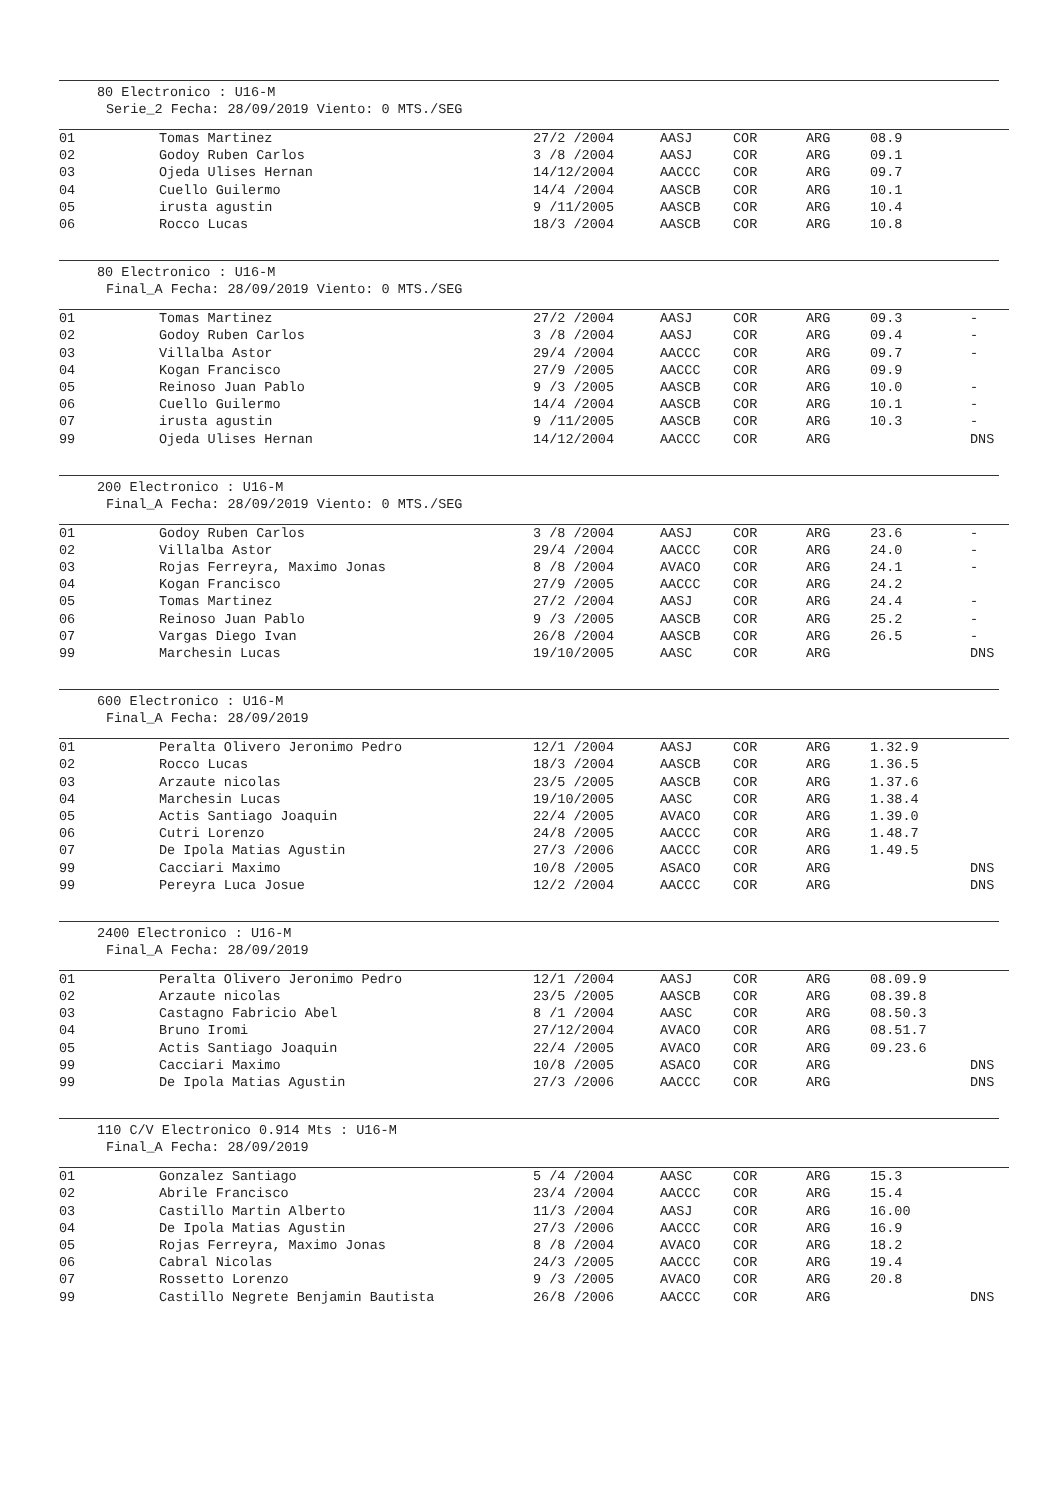80 Electronico : U16-M
Serie_2 Fecha: 28/09/2019 Viento: 0 MTS./SEG
| 01 | Tomas Martinez | 27/2 /2004 | AASJ | COR | ARG | 08.9 | |
| 02 | Godoy Ruben Carlos | 3 /8 /2004 | AASJ | COR | ARG | 09.1 | |
| 03 | Ojeda Ulises Hernan | 14/12/2004 | AACCC | COR | ARG | 09.7 | |
| 04 | Cuello Guilermo | 14/4 /2004 | AASCB | COR | ARG | 10.1 | |
| 05 | irusta agustin | 9 /11/2005 | AASCB | COR | ARG | 10.4 | |
| 06 | Rocco Lucas | 18/3 /2004 | AASCB | COR | ARG | 10.8 | |
80 Electronico : U16-M
Final_A Fecha: 28/09/2019 Viento: 0 MTS./SEG
| 01 | Tomas Martinez | 27/2 /2004 | AASJ | COR | ARG | 09.3 | - |
| 02 | Godoy Ruben Carlos | 3 /8 /2004 | AASJ | COR | ARG | 09.4 | - |
| 03 | Villalba Astor | 29/4 /2004 | AACCC | COR | ARG | 09.7 | - |
| 04 | Kogan Francisco | 27/9 /2005 | AACCC | COR | ARG | 09.9 | |
| 05 | Reinoso Juan Pablo | 9 /3 /2005 | AASCB | COR | ARG | 10.0 | - |
| 06 | Cuello Guilermo | 14/4 /2004 | AASCB | COR | ARG | 10.1 | - |
| 07 | irusta agustin | 9 /11/2005 | AASCB | COR | ARG | 10.3 | - |
| 99 | Ojeda Ulises Hernan | 14/12/2004 | AACCC | COR | ARG | | DNS |
200 Electronico : U16-M
Final_A Fecha: 28/09/2019 Viento: 0 MTS./SEG
| 01 | Godoy Ruben Carlos | 3 /8 /2004 | AASJ | COR | ARG | 23.6 | - |
| 02 | Villalba Astor | 29/4 /2004 | AACCC | COR | ARG | 24.0 | - |
| 03 | Rojas Ferreyra, Maximo Jonas | 8 /8 /2004 | AVACO | COR | ARG | 24.1 | - |
| 04 | Kogan Francisco | 27/9 /2005 | AACCC | COR | ARG | 24.2 | |
| 05 | Tomas Martinez | 27/2 /2004 | AASJ | COR | ARG | 24.4 | - |
| 06 | Reinoso Juan Pablo | 9 /3 /2005 | AASCB | COR | ARG | 25.2 | - |
| 07 | Vargas Diego Ivan | 26/8 /2004 | AASCB | COR | ARG | 26.5 | - |
| 99 | Marchesin Lucas | 19/10/2005 | AASC | COR | ARG | | DNS |
600 Electronico : U16-M
Final_A Fecha: 28/09/2019
| 01 | Peralta Olivero Jeronimo Pedro | 12/1 /2004 | AASJ | COR | ARG | 1.32.9 | |
| 02 | Rocco Lucas | 18/3 /2004 | AASCB | COR | ARG | 1.36.5 | |
| 03 | Arzaute nicolas | 23/5 /2005 | AASCB | COR | ARG | 1.37.6 | |
| 04 | Marchesin Lucas | 19/10/2005 | AASC | COR | ARG | 1.38.4 | |
| 05 | Actis Santiago Joaquin | 22/4 /2005 | AVACO | COR | ARG | 1.39.0 | |
| 06 | Cutri Lorenzo | 24/8 /2005 | AACCC | COR | ARG | 1.48.7 | |
| 07 | De Ipola Matias Agustin | 27/3 /2006 | AACCC | COR | ARG | 1.49.5 | |
| 99 | Cacciari Maximo | 10/8 /2005 | ASACO | COR | ARG | | DNS |
| 99 | Pereyra Luca Josue | 12/2 /2004 | AACCC | COR | ARG | | DNS |
2400 Electronico : U16-M
Final_A Fecha: 28/09/2019
| 01 | Peralta Olivero Jeronimo Pedro | 12/1 /2004 | AASJ | COR | ARG | 08.09.9 | |
| 02 | Arzaute nicolas | 23/5 /2005 | AASCB | COR | ARG | 08.39.8 | |
| 03 | Castagno Fabricio Abel | 8 /1 /2004 | AASC | COR | ARG | 08.50.3 | |
| 04 | Bruno Iromi | 27/12/2004 | AVACO | COR | ARG | 08.51.7 | |
| 05 | Actis Santiago Joaquin | 22/4 /2005 | AVACO | COR | ARG | 09.23.6 | |
| 99 | Cacciari Maximo | 10/8 /2005 | ASACO | COR | ARG | | DNS |
| 99 | De Ipola Matias Agustin | 27/3 /2006 | AACCC | COR | ARG | | DNS |
110 C/V Electronico 0.914 Mts : U16-M
Final_A Fecha: 28/09/2019
| 01 | Gonzalez Santiago | 5 /4 /2004 | AASC | COR | ARG | 15.3 | |
| 02 | Abrile Francisco | 23/4 /2004 | AACCC | COR | ARG | 15.4 | |
| 03 | Castillo Martin Alberto | 11/3 /2004 | AASJ | COR | ARG | 16.00 | |
| 04 | De Ipola Matias Agustin | 27/3 /2006 | AACCC | COR | ARG | 16.9 | |
| 05 | Rojas Ferreyra, Maximo Jonas | 8 /8 /2004 | AVACO | COR | ARG | 18.2 | |
| 06 | Cabral Nicolas | 24/3 /2005 | AACCC | COR | ARG | 19.4 | |
| 07 | Rossetto Lorenzo | 9 /3 /2005 | AVACO | COR | ARG | 20.8 | |
| 99 | Castillo Negrete Benjamin Bautista | 26/8 /2006 | AACCC | COR | ARG | | DNS |